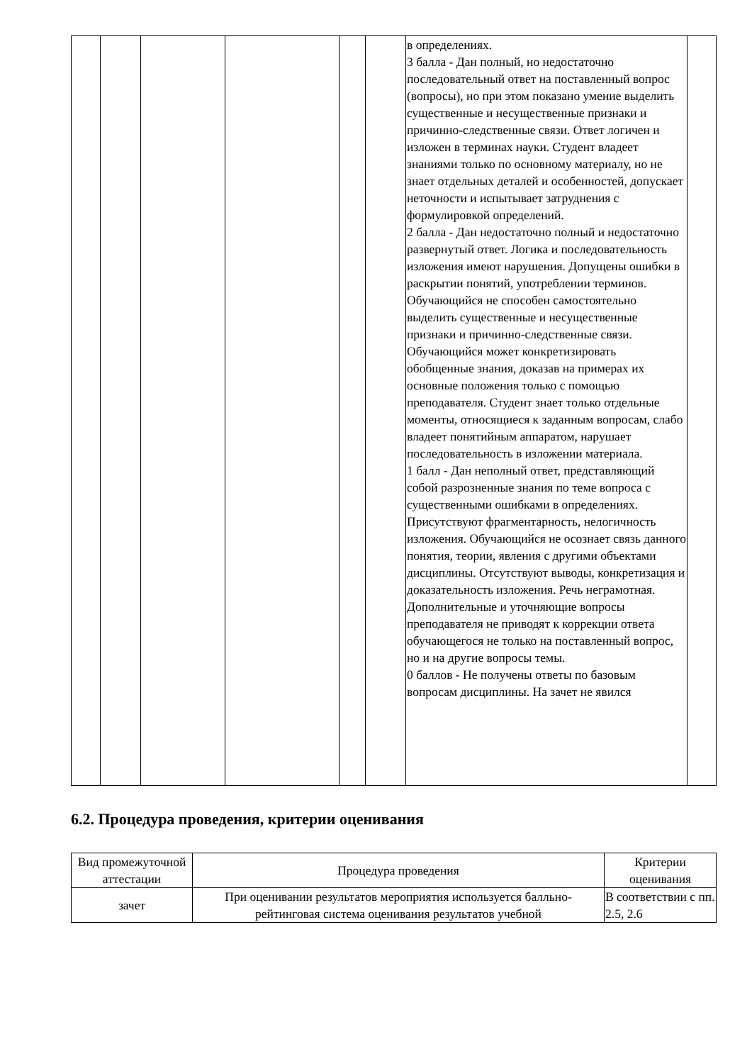| | | | | | | в определениях. 3 балла - Дан полный, но недостаточно последовательный ответ на поставленный вопрос (вопросы), но при этом показано умение выделить существенные и несущественные признаки и причинно-следственные связи. Ответ логичен и изложен в терминах науки. Студент владеет знаниями только по основному материалу, но не знает отдельных деталей и особенностей, допускает неточности и испытывает затруднения с формулировкой определений. 2 балла - Дан недостаточно полный и недостаточно развернутый ответ. Логика и последовательность изложения имеют нарушения. Допущены ошибки в раскрытии понятий, употреблении терминов. Обучающийся не способен самостоятельно выделить существенные и несущественные признаки и причинно-следственные связи. Обучающийся может конкретизировать обобщенные знания, доказав на примерах их основные положения только с помощью преподавателя. Студент знает только отдельные моменты, относящиеся к заданным вопросам, слабо владеет понятийным аппаратом, нарушает последовательность в изложении материала. 1 балл - Дан неполный ответ, представляющий собой разрозненные знания по теме вопроса с существенными ошибками в определениях. Присутствуют фрагментарность, нелогичность изложения. Обучающийся не осознает связь данного понятия, теории, явления с другими объектами дисциплины. Отсутствуют выводы, конкретизация и доказательность изложения. Речь неграмотная. Дополнительные и уточняющие вопросы преподавателя не приводят к коррекции ответа обучающегося не только на поставленный вопрос, но и на другие вопросы темы. 0 баллов - Не получены ответы по базовым вопросам дисциплины. На зачет не явился | |
6.2. Процедура проведения, критерии оценивания
| Вид промежуточной аттестации | Процедура проведения | Критерии оценивания |
| --- | --- | --- |
| зачет | При оценивании результатов мероприятия используется балльно-рейтинговая система оценивания результатов учебной | В соответствии с пп. 2.5, 2.6 |